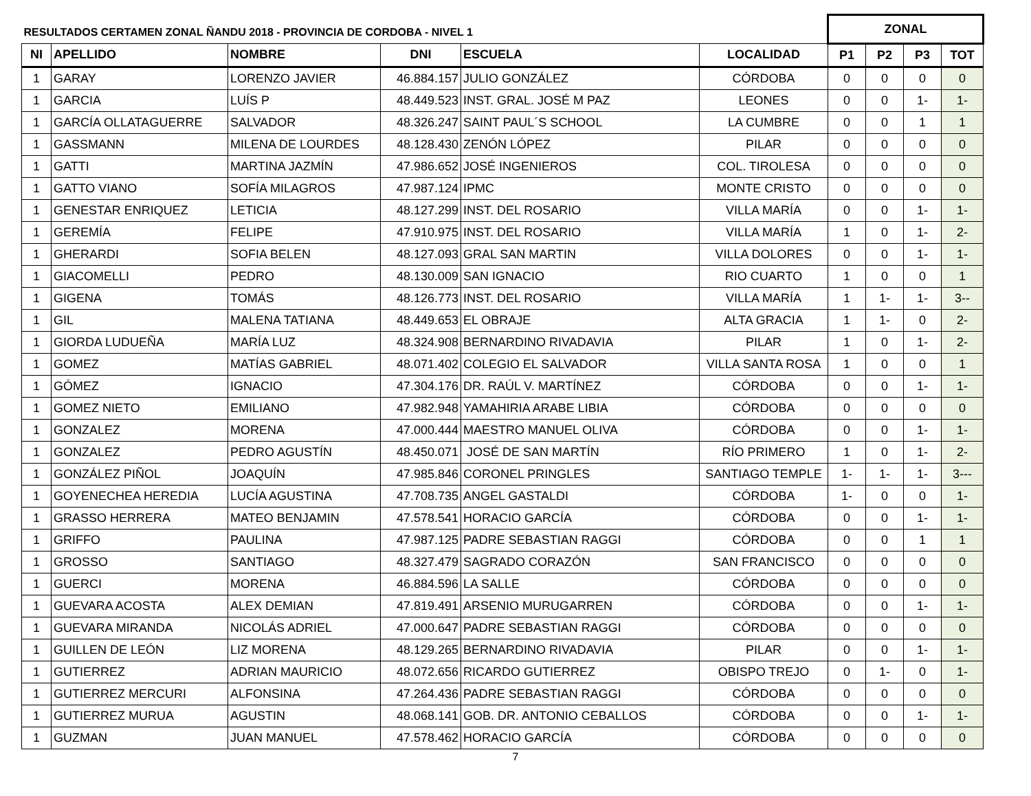| RESULTADOS CERTAMEN ZONAL ÑANDU 2018 - PROVINCIA DE CORDOBA - NIVEL 1 | | | | | | ZONAL | | | |
| --- | --- | --- | --- | --- | --- | --- | --- | --- | --- |
| NI | APELLIDO | NOMBRE | DNI | ESCUELA | LOCALIDAD | P1 | P2 | P3 | TOT |
| 1 | GARAY | LORENZO JAVIER | 46.884.157 | JULIO GONZÁLEZ | CÓRDOBA | 0 | 0 | 0 | 0 |
| 1 | GARCIA | LUÍS P | 48.449.523 | INST. GRAL. JOSÉ M PAZ | LEONES | 0 | 0 | 1- | 1- |
| 1 | GARCÍA OLLATAGUERRE | SALVADOR | 48.326.247 | SAINT PAUL´S SCHOOL | LA CUMBRE | 0 | 0 | 1 | 1 |
| 1 | GASSMANN | MILENA DE LOURDES | 48.128.430 | ZENÓN LÓPEZ | PILAR | 0 | 0 | 0 | 0 |
| 1 | GATTI | MARTINA JAZMÍN | 47.986.652 | JOSÉ INGENIEROS | COL. TIROLESA | 0 | 0 | 0 | 0 |
| 1 | GATTO VIANO | SOFÍA MILAGROS | 47.987.124 | IPMC | MONTE CRISTO | 0 | 0 | 0 | 0 |
| 1 | GENESTAR ENRIQUEZ | LETICIA | 48.127.299 | INST. DEL ROSARIO | VILLA MARÍA | 0 | 0 | 1- | 1- |
| 1 | GEREMÍA | FELIPE | 47.910.975 | INST. DEL ROSARIO | VILLA MARÍA | 1 | 0 | 1- | 2- |
| 1 | GHERARDI | SOFIA BELEN | 48.127.093 | GRAL SAN MARTIN | VILLA DOLORES | 0 | 0 | 1- | 1- |
| 1 | GIACOMELLI | PEDRO | 48.130.009 | SAN IGNACIO | RIO CUARTO | 1 | 0 | 0 | 1 |
| 1 | GIGENA | TOMÁS | 48.126.773 | INST. DEL ROSARIO | VILLA MARÍA | 1 | 1- | 1- | 3-- |
| 1 | GIL | MALENA TATIANA | 48.449.653 | EL OBRAJE | ALTA GRACIA | 1 | 1- | 0 | 2- |
| 1 | GIORDA LUDUEÑA | MARÍA LUZ | 48.324.908 | BERNARDINO RIVADAVIA | PILAR | 1 | 0 | 1- | 2- |
| 1 | GOMEZ | MATÍAS GABRIEL | 48.071.402 | COLEGIO EL SALVADOR | VILLA SANTA ROSA | 1 | 0 | 0 | 1 |
| 1 | GÓMEZ | IGNACIO | 47.304.176 | DR. RAÚL V. MARTÍNEZ | CÓRDOBA | 0 | 0 | 1- | 1- |
| 1 | GOMEZ NIETO | EMILIANO | 47.982.948 | YAMAHIRIA ARABE LIBIA | CÓRDOBA | 0 | 0 | 0 | 0 |
| 1 | GONZALEZ | MORENA | 47.000.444 | MAESTRO MANUEL OLIVA | CÓRDOBA | 0 | 0 | 1- | 1- |
| 1 | GONZALEZ | PEDRO AGUSTÍN | 48.450.071 | JOSÉ DE SAN MARTÍN | RÍO PRIMERO | 1 | 0 | 1- | 2- |
| 1 | GONZÁLEZ PIÑOL | JOAQUÍN | 47.985.846 | CORONEL PRINGLES | SANTIAGO TEMPLE | 1- | 1- | 1- | 3--- |
| 1 | GOYENECHEA HEREDIA | LUCÍA AGUSTINA | 47.708.735 | ANGEL GASTALDI | CÓRDOBA | 1- | 0 | 0 | 1- |
| 1 | GRASSO HERRERA | MATEO BENJAMIN | 47.578.541 | HORACIO GARCÍA | CÓRDOBA | 0 | 0 | 1- | 1- |
| 1 | GRIFFO | PAULINA | 47.987.125 | PADRE SEBASTIAN RAGGI | CÓRDOBA | 0 | 0 | 1 | 1 |
| 1 | GROSSO | SANTIAGO | 48.327.479 | SAGRADO CORAZÓN | SAN FRANCISCO | 0 | 0 | 0 | 0 |
| 1 | GUERCI | MORENA | 46.884.596 | LA SALLE | CÓRDOBA | 0 | 0 | 0 | 0 |
| 1 | GUEVARA ACOSTA | ALEX DEMIAN | 47.819.491 | ARSENIO MURUGARREN | CÓRDOBA | 0 | 0 | 1- | 1- |
| 1 | GUEVARA MIRANDA | NICOLÁS ADRIEL | 47.000.647 | PADRE SEBASTIAN RAGGI | CÓRDOBA | 0 | 0 | 0 | 0 |
| 1 | GUILLEN DE LEÓN | LIZ MORENA | 48.129.265 | BERNARDINO RIVADAVIA | PILAR | 0 | 0 | 1- | 1- |
| 1 | GUTIERREZ | ADRIAN MAURICIO | 48.072.656 | RICARDO GUTIERREZ | OBISPO TREJO | 0 | 1- | 0 | 1- |
| 1 | GUTIERREZ MERCURI | ALFONSINA | 47.264.436 | PADRE SEBASTIAN RAGGI | CÓRDOBA | 0 | 0 | 0 | 0 |
| 1 | GUTIERREZ MURUA | AGUSTIN | 48.068.141 | GOB. DR. ANTONIO CEBALLOS | CÓRDOBA | 0 | 0 | 1- | 1- |
| 1 | GUZMAN | JUAN MANUEL | 47.578.462 | HORACIO GARCÍA | CÓRDOBA | 0 | 0 | 0 | 0 |
7